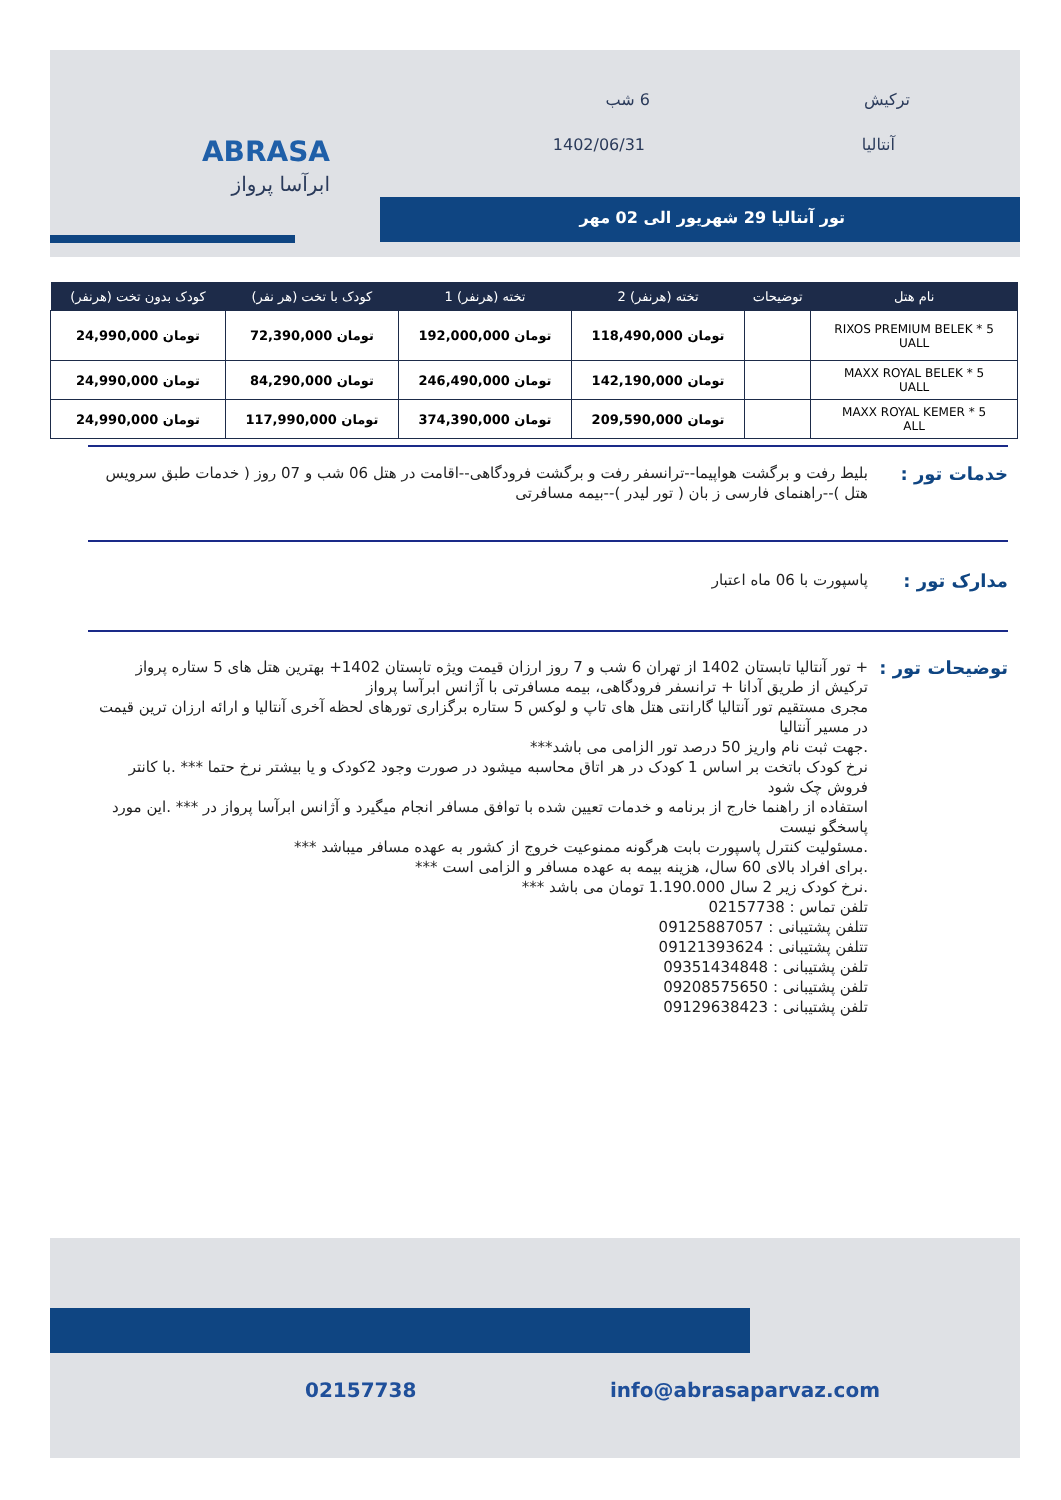ترکیش
آنتالیا
6 شب
1402/06/31
تور آنتالیا 29 شهریور الی 02 مهر
ABRASA
ابرآسا پرواز
| نام هتل | توضیحات | تخته (هرنفر) 2 | تخته (هرنفر) 1 | کودک با تخت (هر نفر) | کودک بدون تخت (هرنفر) |
| --- | --- | --- | --- | --- | --- |
| RIXOS PREMIUM BELEK * 5 UALL | | تومان 118,490,000 | تومان 192,000,000 | تومان 72,390,000 | تومان 24,990,000 |
| MAXX ROYAL BELEK * 5 UALL | | تومان 142,190,000 | تومان 246,490,000 | تومان 84,290,000 | تومان 24,990,000 |
| MAXX ROYAL KEMER * 5 ALL | | تومان 209,590,000 | تومان 374,390,000 | تومان 117,990,000 | تومان 24,990,000 |
خدمات تور :
بلیط رفت و برگشت هواپیما--ترانسفر رفت و برگشت فرودگاهی--اقامت در هتل 06 شب و 07 روز ( خدمات طبق سرویس هتل )--راهنمای فارسی ز بان ( تور لیدر )--بیمه مسافرتی
مدارک تور :
پاسپورت با 06 ماه اعتبار
توضیحات تور :
+ تور آنتالیا تابستان 1402 از تهران 6 شب و 7 روز ارزان قیمت ویژه تابستان 1402+ بهترین هتل های 5 ستاره پرواز ترکیش از طریق آدانا + ترانسفر فرودگاهی، بیمه مسافرتی با آژانس ابرآسا پرواز
مجری مستقیم تور آنتالیا گارانتی هتل های تاپ و لوکس 5 ستاره برگزاری تورهای لحظه آخری آنتالیا و ارائه ارزان ترین قیمت در مسیر آنتالیا
.جهت ثبت نام واریز 50 درصد تور الزامی می باشد***
نرخ کودک باتخت بر اساس 1 کودک در هر اتاق محاسبه میشود در صورت وجود 2کودک و یا بیشتر نرخ حتما *** .با کانتر فروش چک شود
استفاده از راهنما خارج از برنامه و خدمات تعیین شده با توافق مسافر انجام میگیرد و آژانس ابرآسا پرواز در *** .این مورد پاسخگو نیست
.مسئولیت کنترل پاسپورت بابت هرگونه ممنوعیت خروج از کشور به عهده مسافر میباشد ***
.برای افراد بالای 60 سال، هزینه بیمه به عهده مسافر و الزامی است ***
.نرخ کودک زیر 2 سال 1.190.000 تومان می باشد ***
تلفن تماس : 02157738
تتلفن پشتیبانی : 09125887057
تتلفن پشتیبانی : 09121393624
تلفن پشتیبانی : 09351434848
تلفن پشتیبانی : 09208575650
تلفن پشتیبانی : 09129638423
02157738 info@abrasaparvaz.com